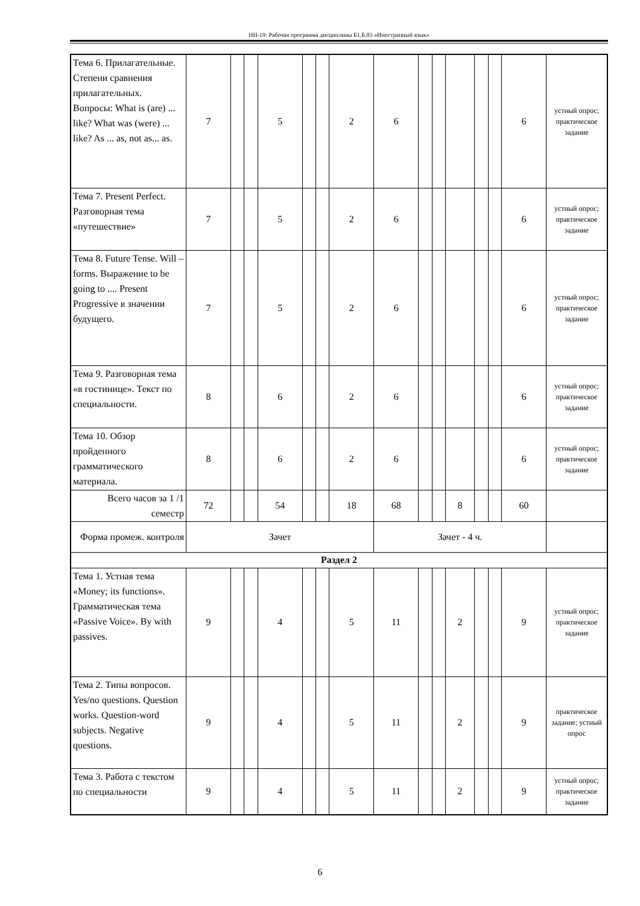НН-19: Рабочая программа дисциплины Б1.Б.03 «Иностранный язык»
| Тема 6. Прилагательные. Степени сравнения прилагательных. Вопросы: What is (are) ... like? What was (were) ... like? As ... as, not as... as. | 7 | | | 5 | | | 2 | 6 | | | | | | 6 | устный опрос; практическое задание |
| Тема 7. Present Perfect. Разговорная тема «путешествие» | 7 | | | 5 | | | 2 | 6 | | | | | | 6 | устный опрос; практическое задание |
| Тема 8. Future Tense. Will – forms. Выражение to be going to .... Present Progressive в значении будущего. | 7 | | | 5 | | | 2 | 6 | | | | | | 6 | устный опрос; практическое задание |
| Тема 9. Разговорная тема «в гостинице». Текст по специальности. | 8 | | | 6 | | | 2 | 6 | | | | | | 6 | устный опрос; практическое задание |
| Тема 10. Обзор пройденного грамматического материала. | 8 | | | 6 | | | 2 | 6 | | | | | | 6 | устный опрос; практическое задание |
| Всего часов за 1 /1 семестр | 72 | | | 54 | | | 18 | 68 | | | 8 | | | 60 | |
| Форма промеж. контроля | Зачет | | | | | | | Зачет - 4 ч. | | | | | | | |
| Раздел 2 | | | | | | | | | | | | | | | |
| Тема 1. Устная тема «Money; its functions». Грамматическая тема «Passive Voice». By with passives. | 9 | | | 4 | | | 5 | 11 | | | 2 | | | 9 | устный опрос; практическое задание |
| Тема 2. Типы вопросов. Yes/no questions. Question works. Question-word subjects. Negative questions. | 9 | | | 4 | | | 5 | 11 | | | 2 | | | 9 | практическое задание; устный опрос |
| Тема 3. Работа с текстом по специальности | 9 | | | 4 | | | 5 | 11 | | | 2 | | | 9 | устный опрос; практическое задание |
6